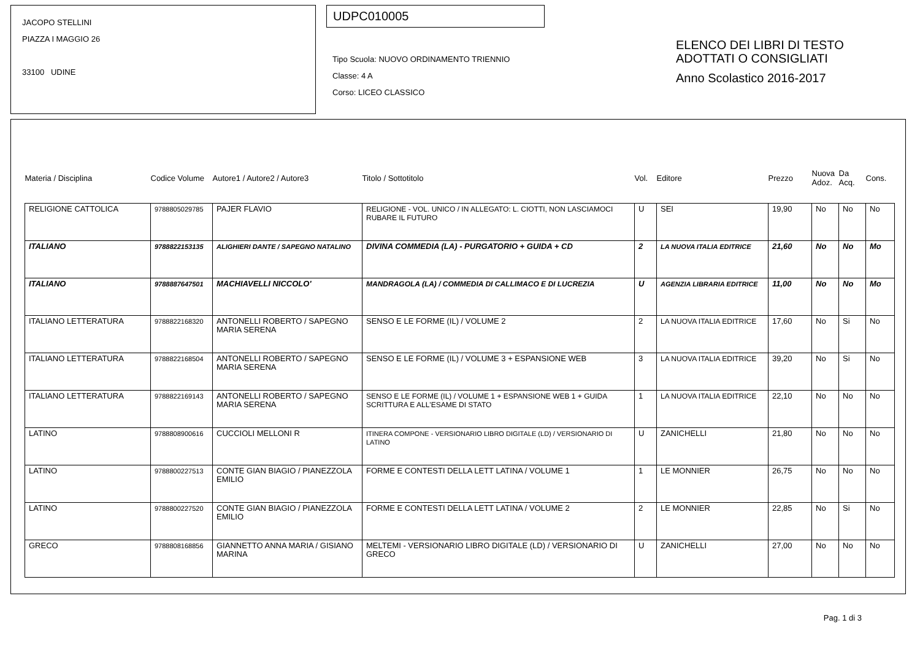JACOPO STELLINI
PIAZZA I MAGGIO 26
33100 UDINE
UDPC010005
Tipo Scuola: NUOVO ORDINAMENTO TRIENNIO
Classe: 4 A
Corso: LICEO CLASSICO
ELENCO DEI LIBRI DI TESTO
ADOTTATI O CONSIGLIATI
Anno Scolastico 2016-2017
| Materia / Disciplina | Codice Volume | Autore1 / Autore2 / Autore3 | Titolo / Sottotitolo | Vol. | Editore | Prezzo | Nuova Adoz. | Da Acq. | Cons. |
| --- | --- | --- | --- | --- | --- | --- | --- | --- | --- |
| RELIGIONE CATTOLICA | 9788805029785 | PAJER FLAVIO | RELIGIONE - VOL. UNICO / IN ALLEGATO: L. CIOTTI, NON LASCIAMOCI RUBARE IL FUTURO | U | SEI | 19,90 | No | No | No |
| ITALIANO | 9788822153135 | ALIGHIERI DANTE / SAPEGNO NATALINO | DIVINA COMMEDIA (LA) - PURGATORIO + GUIDA + CD | 2 | LA NUOVA ITALIA EDITRICE | 21,60 | No | No | Mo |
| ITALIANO | 9788887647501 | MACHIAVELLI NICCOLO' | MANDRAGOLA (LA) / COMMEDIA DI CALLIMACO E DI LUCREZIA | U | AGENZIA LIBRARIA EDITRICE | 11,00 | No | No | Mo |
| ITALIANO LETTERATURA | 9788822168320 | ANTONELLI ROBERTO / SAPEGNO MARIA SERENA | SENSO E LE FORME (IL) / VOLUME 2 | 2 | LA NUOVA ITALIA EDITRICE | 17,60 | No | Si | No |
| ITALIANO LETTERATURA | 9788822168504 | ANTONELLI ROBERTO / SAPEGNO MARIA SERENA | SENSO E LE FORME (IL) / VOLUME 3 + ESPANSIONE WEB | 3 | LA NUOVA ITALIA EDITRICE | 39,20 | No | Si | No |
| ITALIANO LETTERATURA | 9788822169143 | ANTONELLI ROBERTO / SAPEGNO MARIA SERENA | SENSO E LE FORME (IL) / VOLUME 1 + ESPANSIONE WEB 1 + GUIDA SCRITTURA E ALL'ESAME DI STATO | 1 | LA NUOVA ITALIA EDITRICE | 22,10 | No | No | No |
| LATINO | 9788808900616 | CUCCIOLI MELLONI R | ITINERA COMPONE - VERSIONARIO LIBRO DIGITALE (LD) / VERSIONARIO DI LATINO | U | ZANICHELLI | 21,80 | No | No | No |
| LATINO | 9788800227513 | CONTE GIAN BIAGIO / PIANEZZOLA EMILIO | FORME E CONTESTI DELLA LETT LATINA / VOLUME 1 | 1 | LE MONNIER | 26,75 | No | No | No |
| LATINO | 9788800227520 | CONTE GIAN BIAGIO / PIANEZZOLA EMILIO | FORME E CONTESTI DELLA LETT LATINA / VOLUME 2 | 2 | LE MONNIER | 22,85 | No | Si | No |
| GRECO | 9788808168856 | GIANNETTO ANNA MARIA / GISIANO MARINA | MELTEMI - VERSIONARIO LIBRO DIGITALE (LD) / VERSIONARIO DI GRECO | U | ZANICHELLI | 27,00 | No | No | No |
Pag. 1 di 3